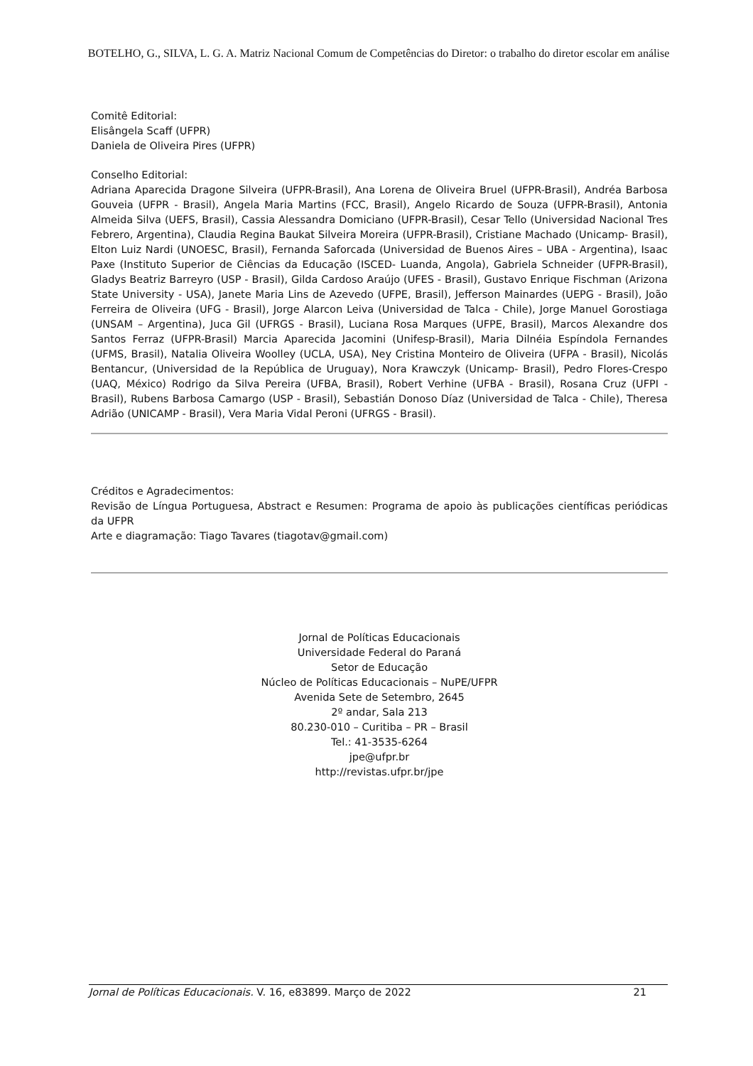BOTELHO, G., SILVA, L. G. A. Matriz Nacional Comum de Competências do Diretor: o trabalho do diretor escolar em análise
Comitê Editorial:
Elisângela Scaff (UFPR)
Daniela de Oliveira Pires (UFPR)
Conselho Editorial:
Adriana Aparecida Dragone Silveira (UFPR-Brasil), Ana Lorena de Oliveira Bruel (UFPR-Brasil), Andréa Barbosa Gouveia (UFPR - Brasil), Angela Maria Martins (FCC, Brasil), Angelo Ricardo de Souza (UFPR-Brasil), Antonia Almeida Silva (UEFS, Brasil), Cassia Alessandra Domiciano (UFPR-Brasil), Cesar Tello (Universidad Nacional Tres Febrero, Argentina), Claudia Regina Baukat Silveira Moreira (UFPR-Brasil), Cristiane Machado (Unicamp- Brasil), Elton Luiz Nardi (UNOESC, Brasil), Fernanda Saforcada (Universidad de Buenos Aires – UBA - Argentina), Isaac Paxe (Instituto Superior de Ciências da Educação (ISCED- Luanda, Angola), Gabriela Schneider (UFPR-Brasil), Gladys Beatriz Barreyro (USP - Brasil), Gilda Cardoso Araújo (UFES - Brasil), Gustavo Enrique Fischman (Arizona State University - USA), Janete Maria Lins de Azevedo (UFPE, Brasil), Jefferson Mainardes (UEPG - Brasil), João Ferreira de Oliveira (UFG - Brasil), Jorge Alarcon Leiva (Universidad de Talca - Chile), Jorge Manuel Gorostiaga (UNSAM – Argentina), Juca Gil (UFRGS - Brasil), Luciana Rosa Marques (UFPE, Brasil), Marcos Alexandre dos Santos Ferraz (UFPR-Brasil) Marcia Aparecida Jacomini (Unifesp-Brasil), Maria Dilnéia Espíndola Fernandes (UFMS, Brasil), Natalia Oliveira Woolley (UCLA, USA), Ney Cristina Monteiro de Oliveira (UFPA - Brasil), Nicolás Bentancur, (Universidad de la República de Uruguay), Nora Krawczyk (Unicamp- Brasil), Pedro Flores-Crespo (UAQ, México) Rodrigo da Silva Pereira (UFBA, Brasil), Robert Verhine (UFBA - Brasil), Rosana Cruz (UFPI - Brasil), Rubens Barbosa Camargo (USP - Brasil), Sebastián Donoso Díaz (Universidad de Talca - Chile), Theresa Adrião (UNICAMP - Brasil), Vera Maria Vidal Peroni (UFRGS - Brasil).
Créditos e Agradecimentos:
Revisão de Língua Portuguesa, Abstract e Resumen: Programa de apoio às publicações científicas periódicas da UFPR
Arte e diagramação: Tiago Tavares (tiagotav@gmail.com)
Jornal de Políticas Educacionais
Universidade Federal do Paraná
Setor de Educação
Núcleo de Políticas Educacionais – NuPE/UFPR
Avenida Sete de Setembro, 2645
2º andar, Sala 213
80.230-010 – Curitiba – PR – Brasil
Tel.: 41-3535-6264
jpe@ufpr.br
http://revistas.ufpr.br/jpe
Jornal de Políticas Educacionais. V. 16, e83899. Março de 2022 21